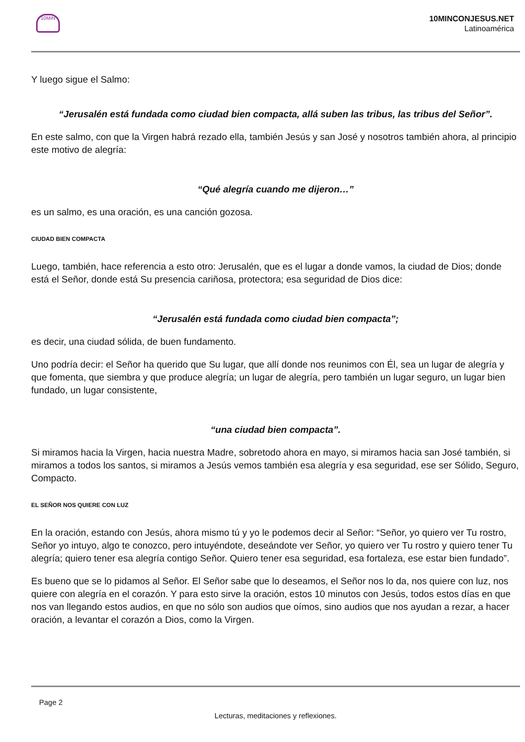10MIN
10MINCONJESUS.NET
Latinoamérica
Y luego sigue el Salmo:
“Jerusalén está fundada como ciudad bien compacta, allá suben las tribus, las tribus del Señor”.
En este salmo, con que la Virgen habrá rezado ella, también Jesús y san José y nosotros también ahora, al principio este motivo de alegría:
“Qué alegría cuando me dijeron…”
es un salmo, es una oración, es una canción gozosa.
CIUDAD BIEN COMPACTA
Luego, también, hace referencia a esto otro: Jerusalén, que es el lugar a donde vamos, la ciudad de Dios; donde está el Señor, donde está Su presencia cariñosa, protectora; esa seguridad de Dios dice:
“Jerusalén está fundada como ciudad bien compacta”;
es decir, una ciudad sólida, de buen fundamento.
Uno podría decir: el Señor ha querido que Su lugar, que allí donde nos reunimos con Él, sea un lugar de alegría y que fomenta, que siembra y que produce alegría; un lugar de alegría, pero también un lugar seguro, un lugar bien fundado, un lugar consistente,
“una ciudad bien compacta”.
Si miramos hacia la Virgen, hacia nuestra Madre, sobretodo ahora en mayo, si miramos hacia san José también, si miramos a todos los santos, si miramos a Jesús vemos también esa alegría y esa seguridad, ese ser Sólido, Seguro, Compacto.
EL SEÑOR NOS QUIERE CON LUZ
En la oración, estando con Jesús, ahora mismo tú y yo le podemos decir al Señor: “Señor, yo quiero ver Tu rostro, Señor yo intuyo, algo te conozco, pero intuyéndote, deseándote ver Señor, yo quiero ver Tu rostro y quiero tener Tu alegría; quiero tener esa alegría contigo Señor. Quiero tener esa seguridad, esa fortaleza, ese estar bien fundado”.
Es bueno que se lo pidamos al Señor. El Señor sabe que lo deseamos, el Señor nos lo da, nos quiere con luz, nos quiere con alegría en el corazón. Y para esto sirve la oración, estos 10 minutos con Jesús, todos estos días en que nos van llegando estos audios, en que no sólo son audios que oímos, sino audios que nos ayudan a rezar, a hacer oración, a levantar el corazón a Dios, como la Virgen.
Page 2
Lecturas, meditaciones y reflexiones.